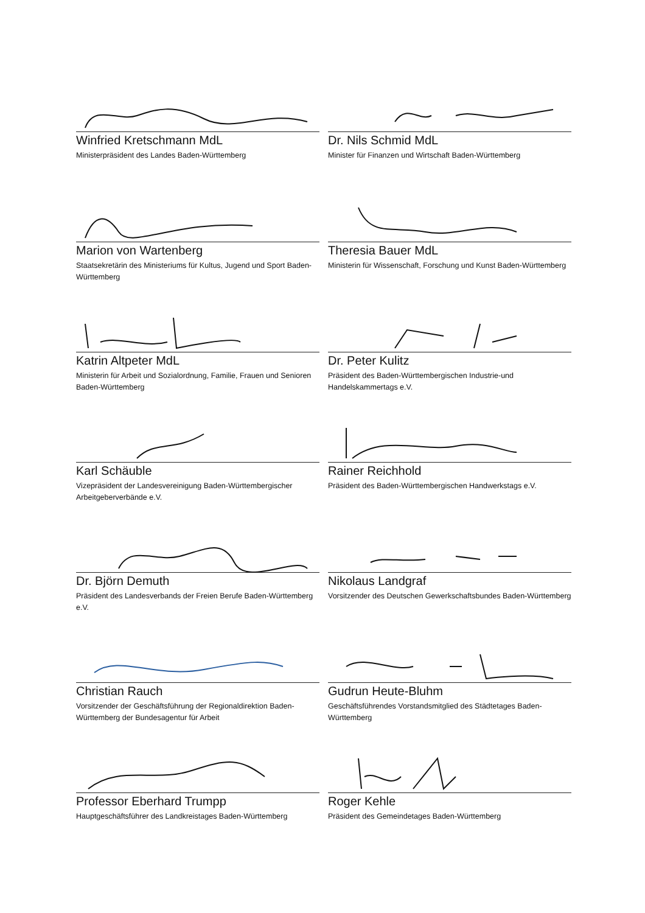Winfried Kretschmann MdL
Ministerpräsident des Landes Baden-Württemberg
Dr. Nils Schmid MdL
Minister für Finanzen und Wirtschaft Baden-Württemberg
Marion von Wartenberg
Staatsekretärin des Ministeriums für Kultus, Jugend und Sport Baden-Württemberg
Theresia Bauer MdL
Ministerin für Wissenschaft, Forschung und Kunst Baden-Württemberg
Katrin Altpeter MdL
Ministerin für Arbeit und Sozialordnung, Familie, Frauen und Senioren Baden-Württemberg
Dr. Peter Kulitz
Präsident des Baden-Württembergischen Industrie-und Handelskammertags e.V.
Karl Schäuble
Vizepräsident der Landesvereinigung Baden-Württembergischer Arbeitgeberverbände e.V.
Rainer Reichhold
Präsident des Baden-Württembergischen Handwerkstags e.V.
Dr. Björn Demuth
Präsident des Landesverbands der Freien Berufe Baden-Württemberg e.V.
Nikolaus Landgraf
Vorsitzender des Deutschen Gewerkschaftsbundes Baden-Württemberg
Christian Rauch
Vorsitzender der Geschäftsführung der Regionaldirektion Baden-Württemberg der Bundesagentur für Arbeit
Gudrun Heute-Bluhm
Geschäftsführendes Vorstandsmitglied des Städtetages Baden-Württemberg
Professor Eberhard Trumpp
Hauptgeschäftsführer des Landkreistages Baden-Württemberg
Roger Kehle
Präsident des Gemeindetages Baden-Württemberg